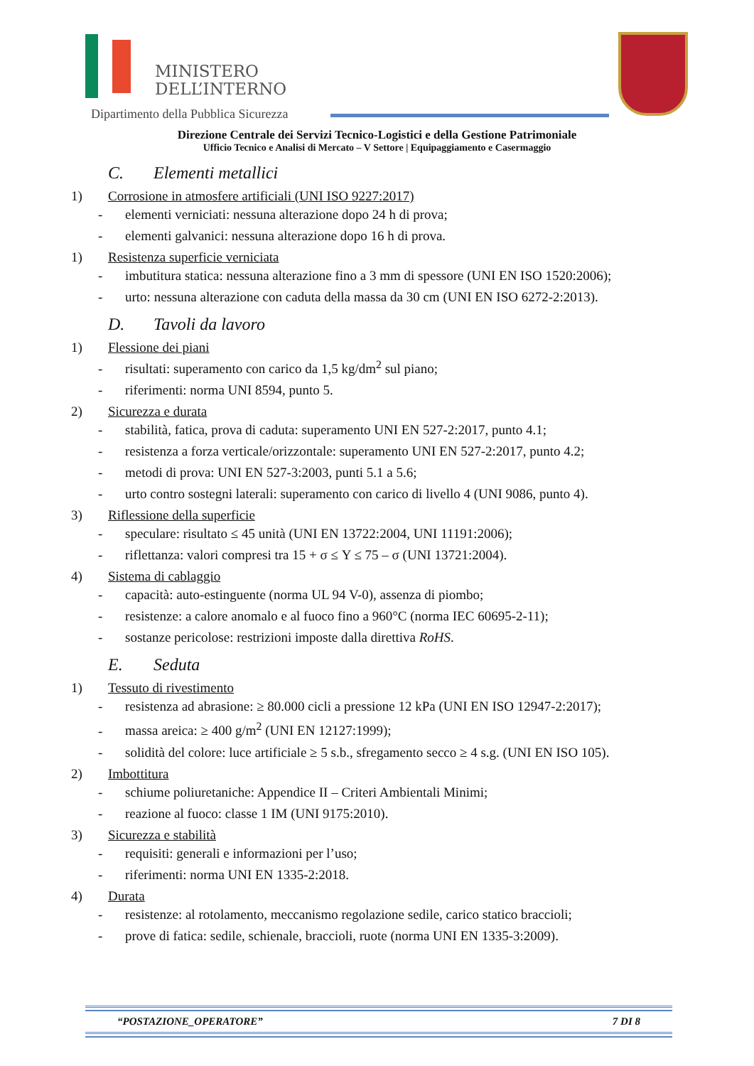MINISTERO
DELL’INTERNO
Dipartimento della Pubblica Sicurezza
Direzione Centrale dei Servizi Tecnico-Logistici e della Gestione Patrimoniale
Ufficio Tecnico e Analisi di Mercato – V Settore | Equipaggiamento e Casermaggio
C. Elementi metallici
1) Corrosione in atmosfere artificiali (UNI ISO 9227:2017)
- elementi verniciati: nessuna alterazione dopo 24 h di prova;
- elementi galvanici: nessuna alterazione dopo 16 h di prova.
1) Resistenza superficie verniciata
- imbutitura statica: nessuna alterazione fino a 3 mm di spessore (UNI EN ISO 1520:2006);
- urto: nessuna alterazione con caduta della massa da 30 cm (UNI EN ISO 6272-2:2013).
D. Tavoli da lavoro
1) Flessione dei piani
- risultati: superamento con carico da 1,5 kg/dm<sup>2</sup> sul piano;
- riferimenti: norma UNI 8594, punto 5.
2) Sicurezza e durata
- stabilità, fatica, prova di caduta: superamento UNI EN 527-2:2017, punto 4.1;
- resistenza a forza verticale/orizzontale: superamento UNI EN 527-2:2017, punto 4.2;
- metodi di prova: UNI EN 527-3:2003, punti 5.1 a 5.6;
- urto contro sostegni laterali: superamento con carico di livello 4 (UNI 9086, punto 4).
3) Riflessione della superficie
- speculare: risultato ≤ 45 unità (UNI EN 13722:2004, UNI 11191:2006);
- riflettanza: valori compresi tra 15 + σ ≤ Y ≤ 75 – σ (UNI 13721:2004).
4) Sistema di cablaggio
- capacità: auto-estinguente (norma UL 94 V-0), assenza di piombo;
- resistenze: a calore anomalo e al fuoco fino a 960°C (norma IEC 60695-2-11);
- sostanze pericolose: restrizioni imposte dalla direttiva RoHS.
E. Seduta
1) Tessuto di rivestimento
- resistenza ad abrasione: ≥ 80.000 cicli a pressione 12 kPa (UNI EN ISO 12947-2:2017);
- massa areica: ≥ 400 g/m<sup>2</sup> (UNI EN 12127:1999);
- solidità del colore: luce artificiale ≥ 5 s.b., sfregamento secco ≥ 4 s.g. (UNI EN ISO 105).
2) Imbottitura
- schiume poliuretaniche: Appendice II – Criteri Ambientali Minimi;
- reazione al fuoco: classe 1 IM (UNI 9175:2010).
3) Sicurezza e stabilità
- requisiti: generali e informazioni per l’uso;
- riferimenti: norma UNI EN 1335-2:2018.
4) Durata
- resistenze: al rotolamento, meccanismo regolazione sedile, carico statico braccioli;
- prove di fatica: sedile, schienale, braccioli, ruote (norma UNI EN 1335-3:2009).
“POSTAZIONE_OPERATORE” 7 DI 8